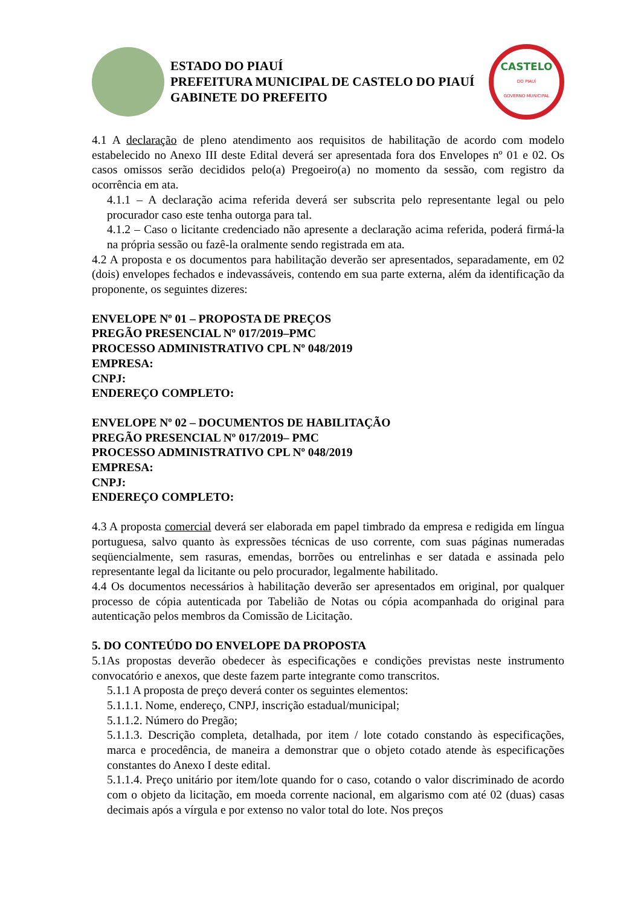ESTADO DO PIAUÍ
PREFEITURA MUNICIPAL DE CASTELO DO PIAUÍ
GABINETE DO PREFEITO
CASTELO
DO PIAUÍ
GOVERNO MUNICIPAL
4.1 A declaração de pleno atendimento aos requisitos de habilitação de acordo com modelo estabelecido no Anexo III deste Edital deverá ser apresentada fora dos Envelopes nº 01 e 02. Os casos omissos serão decididos pelo(a) Pregoeiro(a) no momento da sessão, com registro da ocorrência em ata.
4.1.1 – A declaração acima referida deverá ser subscrita pelo representante legal ou pelo procurador caso este tenha outorga para tal.
4.1.2 – Caso o licitante credenciado não apresente a declaração acima referida, poderá firmá-la na própria sessão ou fazê-la oralmente sendo registrada em ata.
4.2 A proposta e os documentos para habilitação deverão ser apresentados, separadamente, em 02 (dois) envelopes fechados e indevassáveis, contendo em sua parte externa, além da identificação da proponente, os seguintes dizeres:
ENVELOPE Nº 01 – PROPOSTA DE PREÇOS
PREGÃO PRESENCIAL Nº 017/2019–PMC
PROCESSO ADMINISTRATIVO CPL Nº 048/2019
EMPRESA:
CNPJ:
ENDEREÇO COMPLETO:
ENVELOPE Nº 02 – DOCUMENTOS DE HABILITAÇÃO
PREGÃO PRESENCIAL Nº 017/2019– PMC
PROCESSO ADMINISTRATIVO CPL Nº 048/2019
EMPRESA:
CNPJ:
ENDEREÇO COMPLETO:
4.3 A proposta comercial deverá ser elaborada em papel timbrado da empresa e redigida em língua portuguesa, salvo quanto às expressões técnicas de uso corrente, com suas páginas numeradas seqüencialmente, sem rasuras, emendas, borrões ou entrelinhas e ser datada e assinada pelo representante legal da licitante ou pelo procurador, legalmente habilitado.
4.4 Os documentos necessários à habilitação deverão ser apresentados em original, por qualquer processo de cópia autenticada por Tabelião de Notas ou cópia acompanhada do original para autenticação pelos membros da Comissão de Licitação.
5. DO CONTEÚDO DO ENVELOPE DA PROPOSTA
5.1As propostas deverão obedecer às especificações e condições previstas neste instrumento convocatório e anexos, que deste fazem parte integrante como transcritos.
5.1.1 A proposta de preço deverá conter os seguintes elementos:
5.1.1.1. Nome, endereço, CNPJ, inscrição estadual/municipal;
5.1.1.2. Número do Pregão;
5.1.1.3. Descrição completa, detalhada, por item / lote cotado constando às especificações, marca e procedência, de maneira a demonstrar que o objeto cotado atende às especificações constantes do Anexo I deste edital.
5.1.1.4. Preço unitário por item/lote quando for o caso, cotando o valor discriminado de acordo com o objeto da licitação, em moeda corrente nacional, em algarismo com até 02 (duas) casas decimais após a vírgula e por extenso no valor total do lote. Nos preços